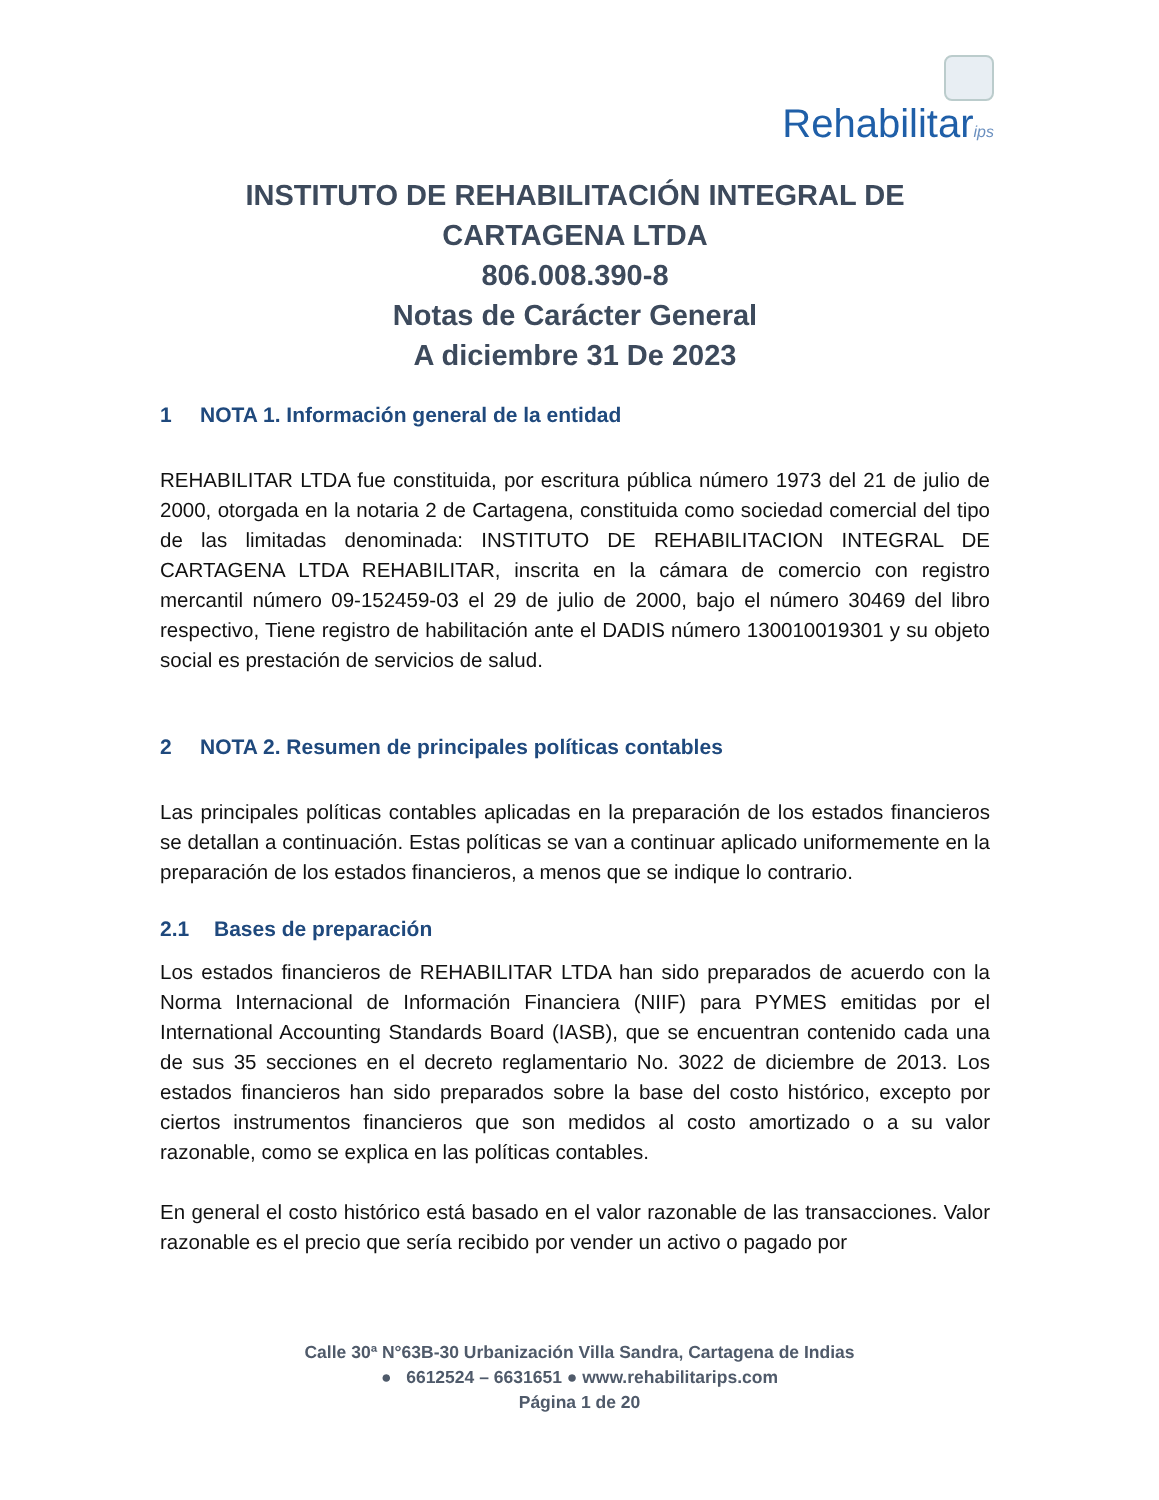Rehabilitarips
INSTITUTO DE REHABILITACIÓN INTEGRAL DE
CARTAGENA LTDA
806.008.390-8
Notas de Carácter General
A diciembre 31 De 2023
1 NOTA 1. Información general de la entidad
REHABILITAR LTDA fue constituida, por escritura pública número 1973 del 21 de julio de 2000, otorgada en la notaria 2 de Cartagena, constituida como sociedad comercial del tipo de las limitadas denominada: INSTITUTO DE REHABILITACION INTEGRAL DE CARTAGENA LTDA REHABILITAR, inscrita en la cámara de comercio con registro mercantil número 09-152459-03 el 29 de julio de 2000, bajo el número 30469 del libro respectivo, Tiene registro de habilitación ante el DADIS número 130010019301 y su objeto social es prestación de servicios de salud.
2 NOTA 2. Resumen de principales políticas contables
Las principales políticas contables aplicadas en la preparación de los estados financieros se detallan a continuación. Estas políticas se van a continuar aplicado uniformemente en la preparación de los estados financieros, a menos que se indique lo contrario.
2.1 Bases de preparación
Los estados financieros de REHABILITAR LTDA han sido preparados de acuerdo con la Norma Internacional de Información Financiera (NIIF) para PYMES emitidas por el International Accounting Standards Board (IASB), que se encuentran contenido cada una de sus 35 secciones en el decreto reglamentario No. 3022 de diciembre de 2013. Los estados financieros han sido preparados sobre la base del costo histórico, excepto por ciertos instrumentos financieros que son medidos al costo amortizado o a su valor razonable, como se explica en las políticas contables.
En general el costo histórico está basado en el valor razonable de las transacciones. Valor razonable es el precio que sería recibido por vender un activo o pagado por
Calle 30ª N°63B-30 Urbanización Villa Sandra, Cartagena de Indias
● 6612524 – 6631651 ● www.rehabilitarips.com
Página 1 de 20